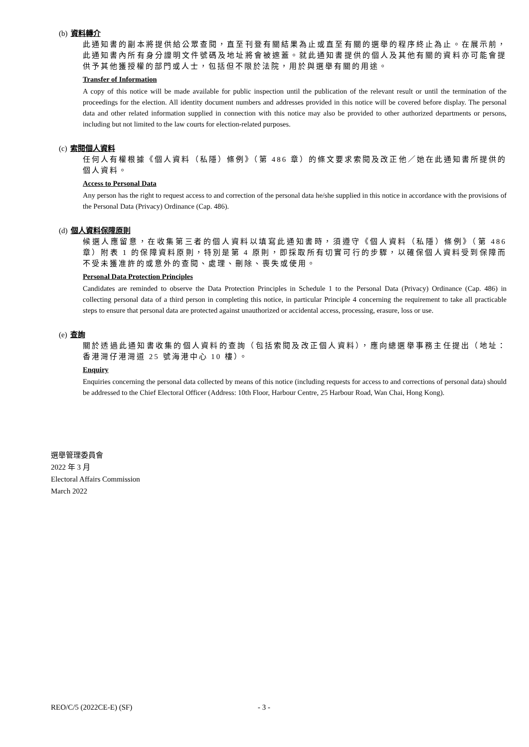(b) 資料轉介
此通知書的副本將提供給公眾查閱，直至刊登有關結果為止或直至有關的選舉的程序終止為止。在展示前，此通知書內所有身分證明文件號碼及地址將會被遮蓋。就此通知書提供的個人及其他有關的資料亦可能會提供予其他獲授權的部門或人士，包括但不限於法院，用於與選舉有關的用途。
Transfer of Information
A copy of this notice will be made available for public inspection until the publication of the relevant result or until the termination of the proceedings for the election. All identity document numbers and addresses provided in this notice will be covered before display. The personal data and other related information supplied in connection with this notice may also be provided to other authorized departments or persons, including but not limited to the law courts for election-related purposes.
(c) 索閱個人資料
任何人有權根據《個人資料（私隱）條例》（第 486 章）的條文要求索閱及改正他／她在此通知書所提供的個人資料。
Access to Personal Data
Any person has the right to request access to and correction of the personal data he/she supplied in this notice in accordance with the provisions of the Personal Data (Privacy) Ordinance (Cap. 486).
(d) 個人資料保障原則
候選人應留意，在收集第三者的個人資料以填寫此通知書時，須遵守《個人資料（私隱）條例》（第 486 章）附表 1 的保障資料原則，特別是第 4 原則，即採取所有切實可行的步驟，以確保個人資料受到保障而不受未獲准許的或意外的查閱、處理、刪除、喪失或使用。
Personal Data Protection Principles
Candidates are reminded to observe the Data Protection Principles in Schedule 1 to the Personal Data (Privacy) Ordinance (Cap. 486) in collecting personal data of a third person in completing this notice, in particular Principle 4 concerning the requirement to take all practicable steps to ensure that personal data are protected against unauthorized or accidental access, processing, erasure, loss or use.
(e) 查詢
關於透過此通知書收集的個人資料的查詢（包括索閱及改正個人資料），應向總選舉事務主任提出（地址：香港灣仔港灣道 25 號海港中心 10 樓）。
Enquiry
Enquiries concerning the personal data collected by means of this notice (including requests for access to and corrections of personal data) should be addressed to the Chief Electoral Officer (Address: 10th Floor, Harbour Centre, 25 Harbour Road, Wan Chai, Hong Kong).
選舉管理委員會
2022 年 3 月
Electoral Affairs Commission
March 2022
REO/C/5 (2022CE-E) (SF) - 3 -